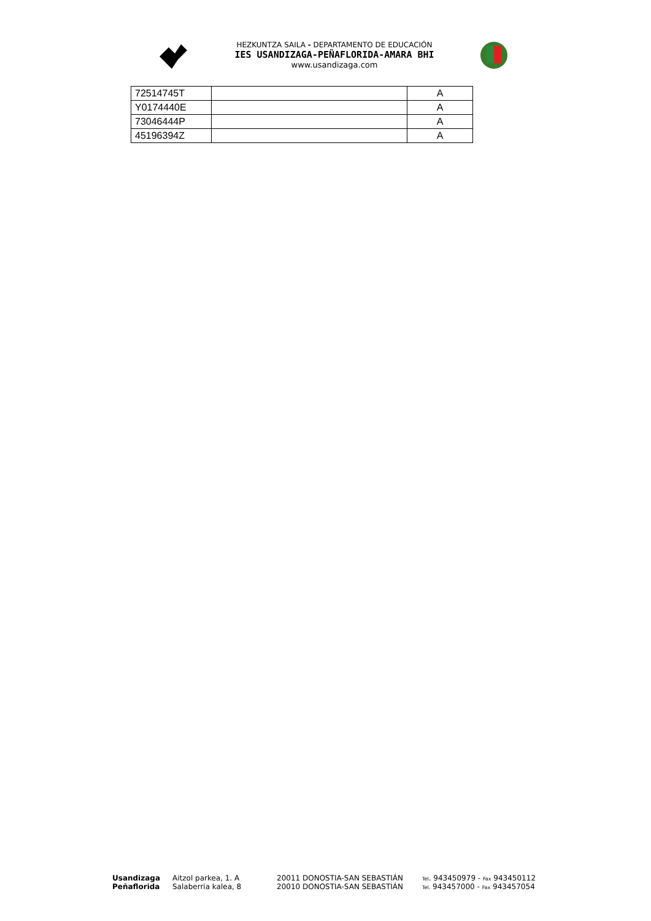HEZKUNTZA SAILA - DEPARTAMENTO DE EDUCACIÓN
IES USANDIZAGA-PEÑAFLORIDA-AMARA BHI
www.usandizaga.com
| 72514745T | | A |
| Y0174440E | | A |
| 73046444P | | A |
| 45196394Z | | A |
Usandizaga Aitzol parkea, 1. A 20011 DONOSTIA-SAN SEBASTIÁN Tel. 943450979 - Fax 943450112
Peñaflorida Salaberria kalea, 8 20010 DONOSTIA-SAN SEBASTIÁN Tel. 943457000 - Fax 943457054